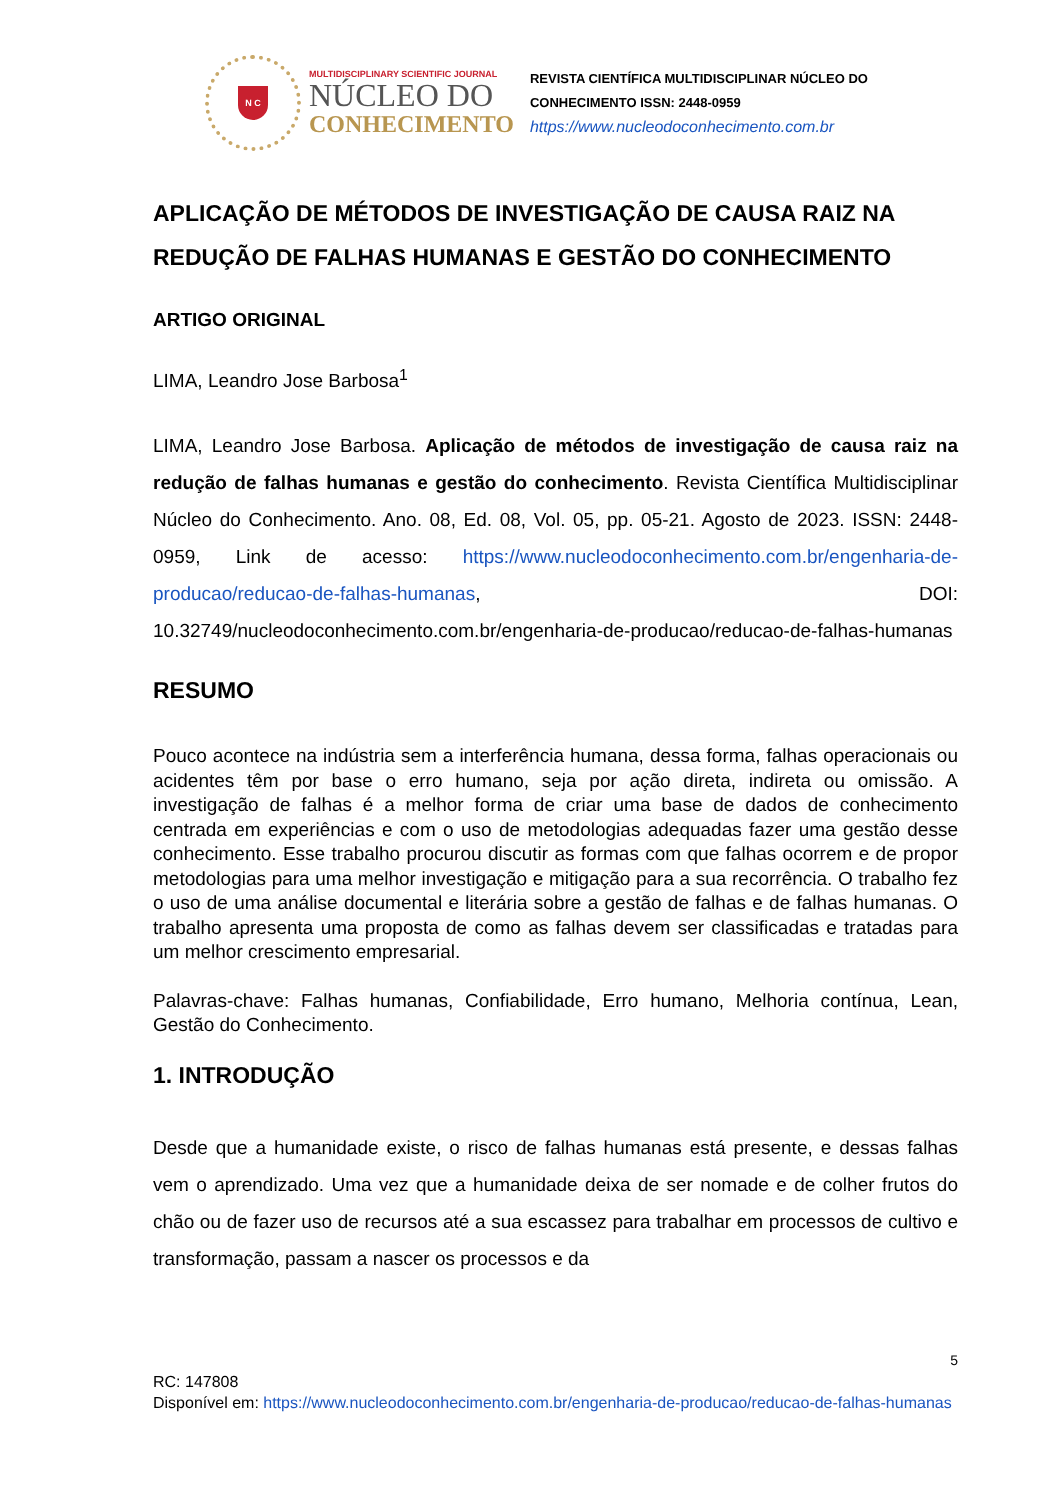N C
MULTIDISCIPLINARY SCIENTIFIC JOURNAL
NÚCLEO DO
CONHECIMENTO
REVISTA CIENTÍFICA MULTIDISCIPLINAR NÚCLEO DO
CONHECIMENTO ISSN: 2448-0959
https://www.nucleodoconhecimento.com.br
APLICAÇÃO DE MÉTODOS DE INVESTIGAÇÃO DE CAUSA RAIZ NA REDUÇÃO DE FALHAS HUMANAS E GESTÃO DO CONHECIMENTO
ARTIGO ORIGINAL
LIMA, Leandro Jose Barbosa<sup>1</sup>
LIMA, Leandro Jose Barbosa. Aplicação de métodos de investigação de causa raiz na redução de falhas humanas e gestão do conhecimento. Revista Científica Multidisciplinar Núcleo do Conhecimento. Ano. 08, Ed. 08, Vol. 05, pp. 05-21. Agosto de 2023. ISSN: 2448-0959, Link de acesso: https://www.nucleodoconhecimento.com.br/engenharia-de-producao/reducao-de-falhas-humanas, DOI: 10.32749/nucleodoconhecimento.com.br/engenharia-de-producao/reducao-de-falhas-humanas
RESUMO
Pouco acontece na indústria sem a interferência humana, dessa forma, falhas operacionais ou acidentes têm por base o erro humano, seja por ação direta, indireta ou omissão. A investigação de falhas é a melhor forma de criar uma base de dados de conhecimento centrada em experiências e com o uso de metodologias adequadas fazer uma gestão desse conhecimento. Esse trabalho procurou discutir as formas com que falhas ocorrem e de propor metodologias para uma melhor investigação e mitigação para a sua recorrência. O trabalho fez o uso de uma análise documental e literária sobre a gestão de falhas e de falhas humanas. O trabalho apresenta uma proposta de como as falhas devem ser classificadas e tratadas para um melhor crescimento empresarial.
Palavras-chave: Falhas humanas, Confiabilidade, Erro humano, Melhoria contínua, Lean, Gestão do Conhecimento.
1. INTRODUÇÃO
Desde que a humanidade existe, o risco de falhas humanas está presente, e dessas falhas vem o aprendizado. Uma vez que a humanidade deixa de ser nomade e de colher frutos do chão ou de fazer uso de recursos até a sua escassez para trabalhar em processos de cultivo e transformação, passam a nascer os processos e da
5
RC: 147808
Disponível em: https://www.nucleodoconhecimento.com.br/engenharia-de-producao/reducao-de-falhas-humanas